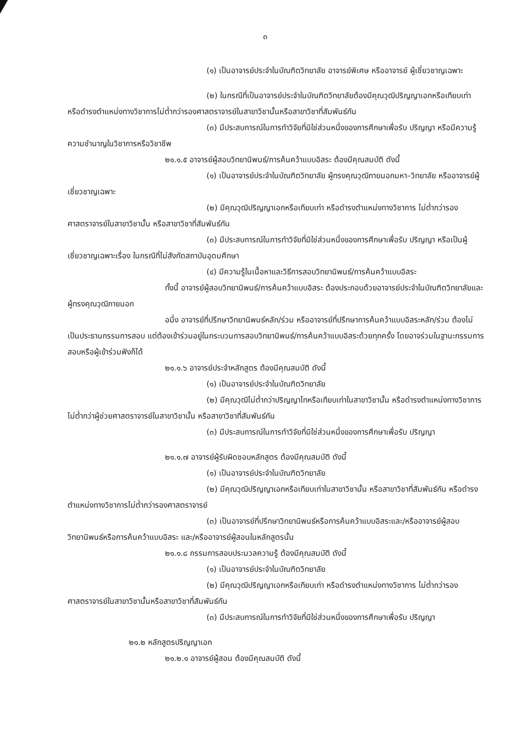๓
(๑) เป็นอาจารย์ประจำในบัณฑิตวิทยาลัย อาจารย์พิเศษ หรืออาจารย์ ผู้เชี่ยวชาญเฉพาะ
(๒) ในกรณีที่เป็นอาจารย์ประจำในบัณฑิตวิทยาลัยต้องมีคุณวุฒิปริญญาเอกหรือเทียบเท่า หรือดำรงตำแหน่งทางวิชาการไม่ต่ำกว่ารองศาสตราจารย์ในสาขาวิชานั้นหรือสาขาวิชาที่สัมพันธ์กัน
(๓) มีประสบการณ์ในการทำวิจัยที่มิใช่ส่วนหนึ่งของการศึกษาเพื่อรับ ปริญญา หรือมีความรู้ความชำนาญในวิชาการหรือวิชาชีพ
๒๑.๑.๕ อาจารย์ผู้สอบวิทยานิพนธ์/การค้นคว้าแบบอิสระ ต้องมีคุณสมบัติ ดังนี้
(๑) เป็นอาจารย์ประจำในบัณฑิตวิทยาลัย ผู้ทรงคุณวุฒิภายนอกมหา–วิทยาลัย หรืออาจารย์ผู้เชี่ยวชาญเฉพาะ
(๒) มีคุณวุฒิปริญญาเอกหรือเทียบเท่า หรือดำรงตำแหน่งทางวิชาการ ไม่ต่ำกว่ารองศาสตราจารย์ในสาขาวิชานั้น หรือสาขาวิชาที่สัมพันธ์กัน
(๓) มีประสบการณ์ในการทำวิจัยที่มิใช่ส่วนหนึ่งของการศึกษาเพื่อรับ ปริญญา หรือเป็นผู้เชี่ยวชาญเฉพาะเรื่อง ในกรณีที่ไม่สังกัดสถาบันอุดมศึกษา
(๔) มีความรู้ในเนื้อหาและวิธีการสอบวิทยานิพนธ์/การค้นคว้าแบบอิสระ
ทั้งนี้ อาจารย์ผู้สอบวิทยานิพนธ์/การค้นคว้าแบบอิสระ ต้องประกอบด้วยอาจารย์ประจำในบัณฑิตวิทยาลัยและผู้ทรงคุณวุฒิภายนอก
อนึ่ง อาจารย์ที่ปรึกษาวิทยานิพนธ์หลัก/ร่วม หรืออาจารย์ที่ปรึกษาการค้นคว้าแบบอิสระหลัก/ร่วม ต้องไม่เป็นประธานกรรมการสอบ แต่ต้องเข้าร่วมอยู่ในกระบวนการสอบวิทยานิพนธ์/การค้นคว้าแบบอิสระด้วยทุกครั้ง โดยอาจร่วมในฐานะกรรมการสอบหรือผู้เข้าร่วมฟังก็ได้
๒๑.๑.๖ อาจารย์ประจำหลักสูตร ต้องมีคุณสมบัติ ดังนี้
(๑) เป็นอาจารย์ประจำในบัณฑิตวิทยาลัย
(๒) มีคุณวุฒิไม่ต่ำกว่าปริญญาโทหรือเทียบเท่าในสาขาวิชานั้น หรือดำรงตำแหน่งทางวิชาการไม่ต่ำกว่าผู้ช่วยศาสตราจารย์ในสาขาวิชานั้น หรือสาขาวิชาที่สัมพันธ์กัน
(๓) มีประสบการณ์ในการทำวิจัยที่มิใช่ส่วนหนึ่งของการศึกษาเพื่อรับ ปริญญา
๒๑.๑.๗ อาจารย์ผู้รับผิดชอบหลักสูตร ต้องมีคุณสมบัติ ดังนี้
(๑) เป็นอาจารย์ประจำในบัณฑิตวิทยาลัย
(๒) มีคุณวุฒิปริญญาเอกหรือเทียบเท่าในสาขาวิชานั้น หรือสาขาวิชาที่สัมพันธ์กัน หรือดำรงตำแหน่งทางวิชาการไม่ต่ำกว่ารองศาสตราจารย์
(๓) เป็นอาจารย์ที่ปรึกษาวิทยานิพนธ์หรือการค้นคว้าแบบอิสระและ/หรืออาจารย์ผู้สอบวิทยานิพนธ์หรือการค้นคว้าแบบอิสระ และ/หรืออาจารย์ผู้สอนในหลักสูตรนั้น
๒๑.๑.๘ กรรมการสอบประมวลความรู้ ต้องมีคุณสมบัติ ดังนี้
(๑) เป็นอาจารย์ประจำในบัณฑิตวิทยาลัย
(๒) มีคุณวุฒิปริญญาเอกหรือเทียบเท่า หรือดำรงตำแหน่งทางวิชาการ ไม่ต่ำกว่ารองศาสตราจารย์ในสาขาวิชานั้นหรือสาขาวิชาที่สัมพันธ์กัน
(๓) มีประสบการณ์ในการทำวิจัยที่มิใช่ส่วนหนึ่งของการศึกษาเพื่อรับ ปริญญา
๒๑.๒ หลักสูตรปริญญาเอก
๒๑.๒.๑ อาจารย์ผู้สอน ต้องมีคุณสมบัติ ดังนี้